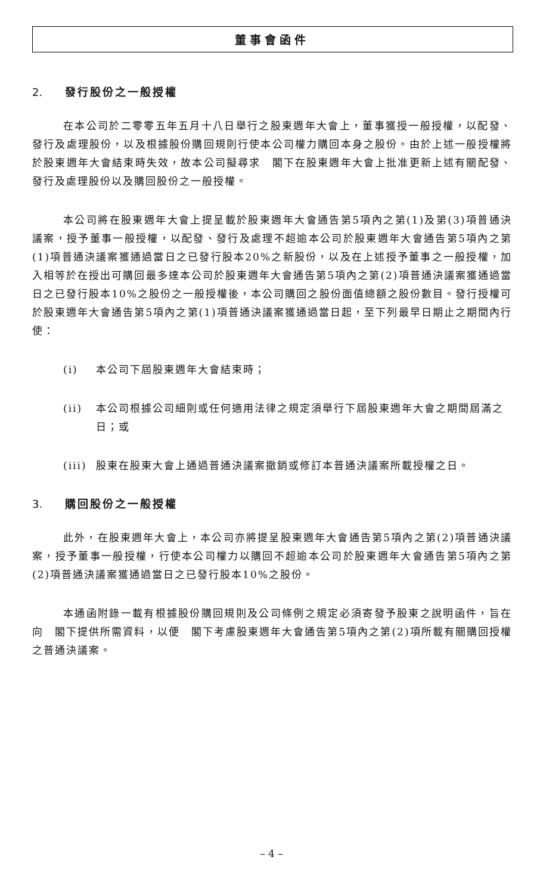董事會函件
2. 發行股份之一般授權
在本公司於二零零五年五月十八日舉行之股東週年大會上，董事獲授一般授權，以配發、發行及處理股份，以及根據股份購回規則行使本公司權力購回本身之股份。由於上述一般授權將於股東週年大會結束時失效，故本公司擬尋求　閣下在股東週年大會上批准更新上述有關配發、發行及處理股份以及購回股份之一般授權。
本公司將在股東週年大會上提呈載於股東週年大會通告第5項內之第(1)及第(3)項普通決議案，授予董事一般授權，以配發、發行及處理不超逾本公司於股東週年大會通告第5項內之第(1)項普通決議案獲通過當日之已發行股本20%之新股份，以及在上述授予董事之一般授權，加入相等於在授出可購回最多達本公司於股東週年大會通告第5項內之第(2)項普通決議案獲通過當日之已發行股本10%之股份之一般授權後，本公司購回之股份面值總額之股份數目。發行授權可於股東週年大會通告第5項內之第(1)項普通決議案獲通過當日起，至下列最早日期止之期間內行使：
(i) 本公司下屆股東週年大會結束時；
(ii) 本公司根據公司細則或任何適用法律之規定須舉行下屆股東週年大會之期間屆滿之日；或
(iii) 股東在股東大會上通過普通決議案撤銷或修訂本普通決議案所載授權之日。
3. 購回股份之一般授權
此外，在股東週年大會上，本公司亦將提呈股東週年大會通告第5項內之第(2)項普通決議案，授予董事一般授權，行使本公司權力以購回不超逾本公司於股東週年大會通告第5項內之第(2)項普通決議案獲通過當日之已發行股本10%之股份。
本通函附錄一載有根據股份購回規則及公司條例之規定必須寄發予股東之說明函件，旨在向　閣下提供所需資料，以便　閣下考慮股東週年大會通告第5項內之第(2)項所載有關購回授權之普通決議案。
– 4 –